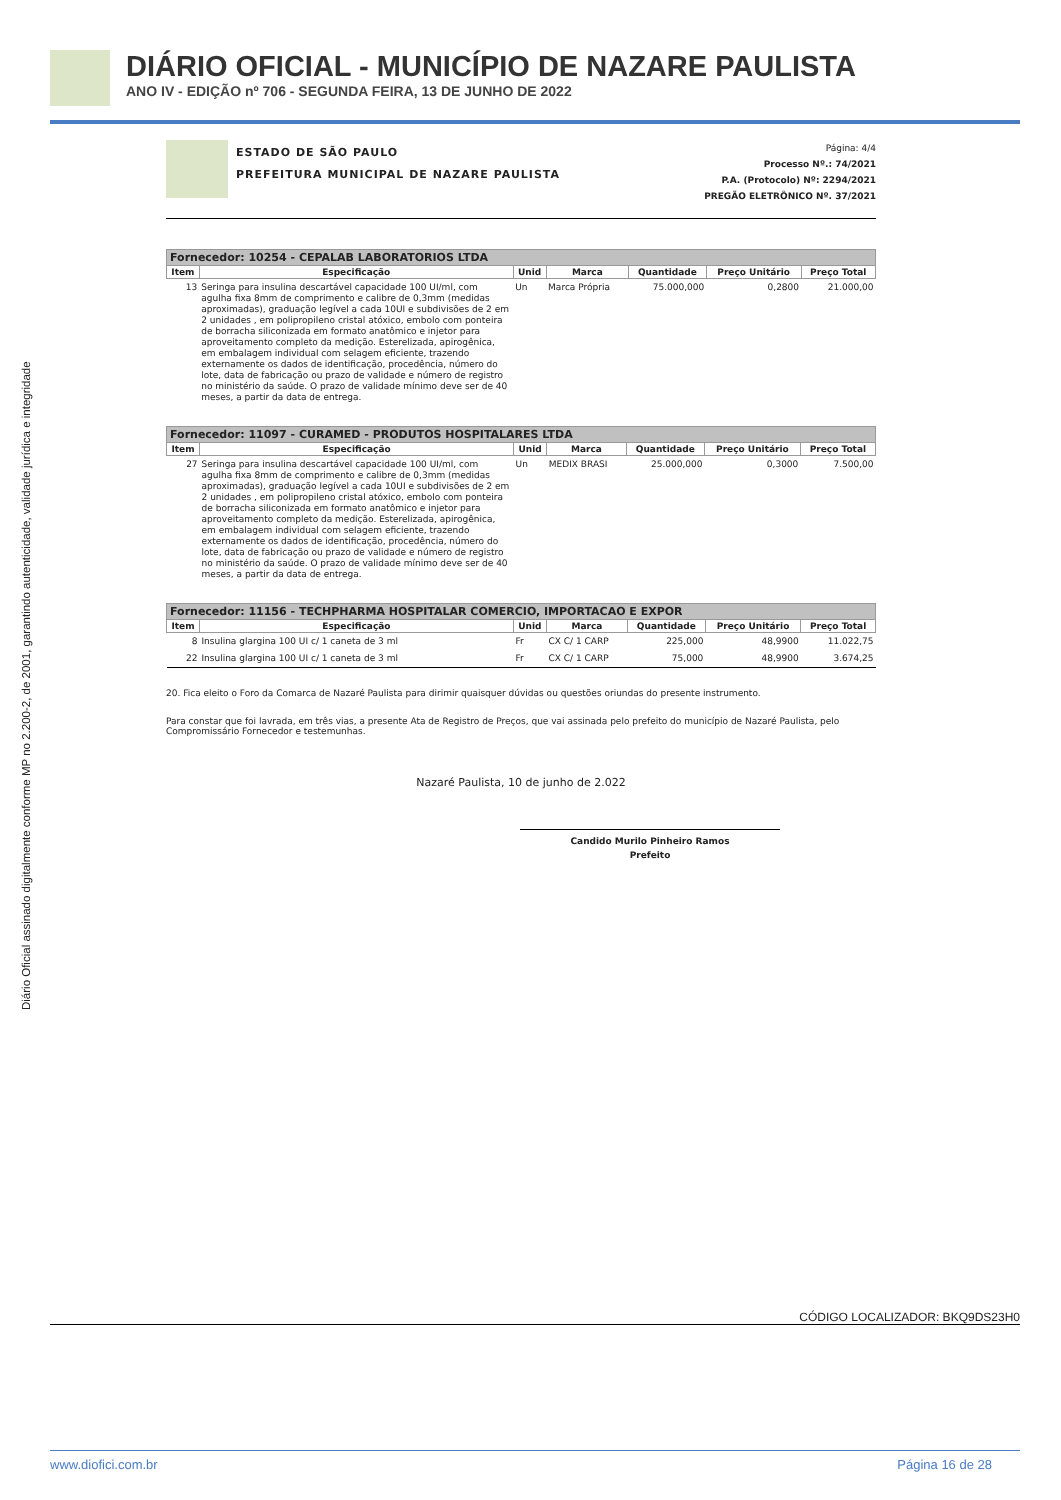DIÁRIO OFICIAL - MUNICÍPIO DE NAZARE PAULISTA
ANO IV - EDIÇÃO nº 706 - SEGUNDA FEIRA, 13 DE JUNHO DE 2022
Diário Oficial assinado digitalmente conforme MP no 2.200-2, de 2001, garantindo autenticidade, validade jurídica e integridade
ESTADO DE SÃO PAULO
PREFEITURA MUNICIPAL DE NAZARE PAULISTA
Página: 4/4
Processo Nº.: 74/2021
P.A. (Protocolo) Nº: 2294/2021
PREGÃO ELETRÔNICO Nº. 37/2021
| Fornecedor: 10254 - CEPALAB LABORATORIOS LTDA | | | | | | |
| --- | --- | --- | --- | --- | --- | --- |
| Item | Especificação | Unid | Marca | Quantidade | Preço Unitário | Preço Total |
| 13 | Seringa para insulina descartável capacidade 100 UI/ml, com agulha fixa 8mm de comprimento e calibre de 0,3mm (medidas aproximadas), graduação legível a cada 10UI e subdivisões de 2 em 2 unidades , em polipropileno cristal atóxico, embolo com ponteira de borracha siliconizada em formato anatômico e injetor para aproveitamento completo da medição. Esterelizada, apirogênica, em embalagem individual com selagem eficiente, trazendo externamente os dados de identificação, procedência, número do lote, data de fabricação ou prazo de validade e número de registro no ministério da saúde. O prazo de validade mínimo deve ser de 40 meses, a partir da data de entrega. | Un | Marca Própria | 75.000,000 | 0,2800 | 21.000,00 |
| Fornecedor: 11097 - CURAMED - PRODUTOS HOSPITALARES LTDA | | | | | | |
| --- | --- | --- | --- | --- | --- | --- |
| Item | Especificação | Unid | Marca | Quantidade | Preço Unitário | Preço Total |
| 27 | Seringa para insulina descartável capacidade 100 UI/ml, com agulha fixa 8mm de comprimento e calibre de 0,3mm (medidas aproximadas), graduação legível a cada 10UI e subdivisões de 2 em 2 unidades , em polipropileno cristal atóxico, embolo com ponteira de borracha siliconizada em formato anatômico e injetor para aproveitamento completo da medição. Esterelizada, apirogênica, em embalagem individual com selagem eficiente, trazendo externamente os dados de identificação, procedência, número do lote, data de fabricação ou prazo de validade e número de registro no ministério da saúde. O prazo de validade mínimo deve ser de 40 meses, a partir da data de entrega. | Un | MEDIX BRASI | 25.000,000 | 0,3000 | 7.500,00 |
| Fornecedor: 11156 - TECHPHARMA HOSPITALAR COMERCIO, IMPORTACAO E EXPOR | | | | | | |
| --- | --- | --- | --- | --- | --- | --- |
| Item | Especificação | Unid | Marca | Quantidade | Preço Unitário | Preço Total |
| 8 | Insulina glargina 100 UI c/ 1 caneta de 3 ml | Fr | CX C/ 1 CARP | 225,000 | 48,9900 | 11.022,75 |
| 22 | Insulina glargina 100 UI c/ 1 caneta de 3 ml | Fr | CX C/ 1 CARP | 75,000 | 48,9900 | 3.674,25 |
20. Fica eleito o Foro da Comarca de Nazaré Paulista para dirimir quaisquer dúvidas ou questões oriundas do presente instrumento.
Para constar que foi lavrada, em três vias, a presente Ata de Registro de Preços, que vai assinada pelo prefeito do município de Nazaré Paulista, pelo Compromissário Fornecedor e testemunhas.
Nazaré Paulista, 10 de junho de 2.022
Candido Murilo Pinheiro Ramos
Prefeito
CÓDIGO LOCALIZADOR: BKQ9DS23H0
www.diofici.com.br Página 16 de 28